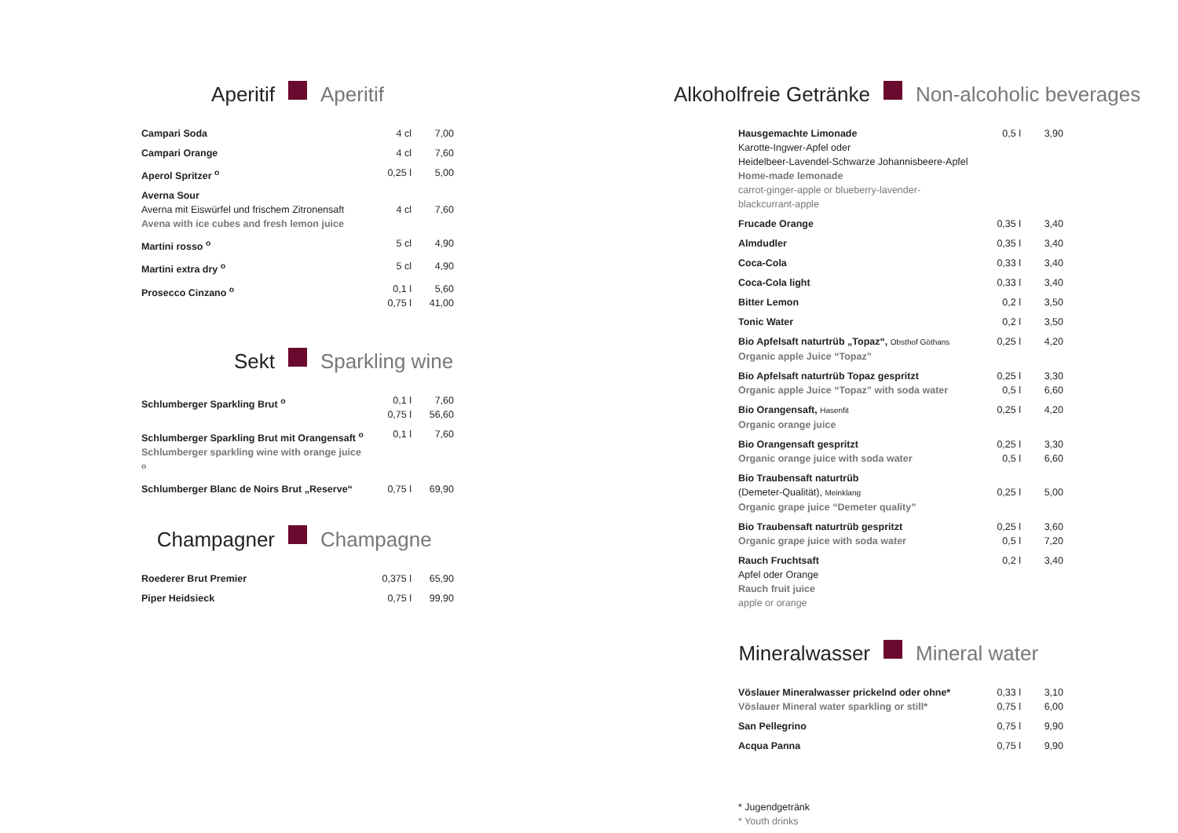Aperitif Aperitif
| Campari Soda | 4 cl | 7,00 |
| Campari Orange | 4 cl | 7,60 |
| Aperol Spritzer <sup>o</sup> | 0,25 l | 5,00 |
| Averna Sour Averna mit Eiswürfel und frischem Zitronensaft Avena with ice cubes and fresh lemon juice | 4 cl | 7,60 |
| Martini rosso <sup>o</sup> | 5 cl | 4,90 |
| Martini extra dry <sup>o</sup> | 5 cl | 4,90 |
| Prosecco Cinzano <sup>o</sup> | 0,1 l 0,75 l | 5,60 41,00 |
Sekt Sparkling wine
| Schlumberger Sparkling Brut <sup>o</sup> | 0,1 l 0,75 l | 7,60 56,60 |
| Schlumberger Sparkling Brut mit Orangensaft <sup>o</sup> Schlumberger sparkling wine with orange juice <sup>o</sup> | 0,1 l | 7,60 |
| Schlumberger Blanc de Noirs Brut „Reserve“ | 0,75 l | 69,90 |
Champagner Champagne
| Roederer Brut Premier | 0,375 l | 65,90 |
| Piper Heidsieck | 0,75 l | 99,90 |
Alkoholfreie Getränke Non-alcoholic beverages
| Hausgemachte Limonade Karotte-Ingwer-Apfel oder Heidelbeer-Lavendel-Schwarze Johannisbeere-Apfel Home-made lemonade carrot-ginger-apple or blueberry-lavender-blackcurrant-apple | 0,5 l | 3,90 |
| Frucade Orange | 0,35 l | 3,40 |
| Almdudler | 0,35 l | 3,40 |
| Coca-Cola | 0,33 l | 3,40 |
| Coca-Cola light | 0,33 l | 3,40 |
| Bitter Lemon | 0,2 l | 3,50 |
| Tonic Water | 0,2 l | 3,50 |
| Bio Apfelsaft naturtrüb „Topaz“, Obsthof Göthans Organic apple Juice “Topaz” | 0,25 l | 4,20 |
| Bio Apfelsaft naturtrüb Topaz gespritzt Organic apple Juice “Topaz” with soda water | 0,25 l 0,5 l | 3,30 6,60 |
| Bio Orangensaft, Hasenfit Organic orange juice | 0,25 l | 4,20 |
| Bio Orangensaft gespritzt Organic orange juice with soda water | 0,25 l 0,5 l | 3,30 6,60 |
| Bio Traubensaft naturtrüb (Demeter-Qualität), Meinklang Organic grape juice “Demeter quality” | 0,25 l | 5,00 |
| Bio Traubensaft naturtrüb gespritzt Organic grape juice with soda water | 0,25 l 0,5 l | 3,60 7,20 |
| Rauch Fruchtsaft Apfel oder Orange Rauch fruit juice apple or orange | 0,2 l | 3,40 |
Mineralwasser Mineral water
| Vöslauer Mineralwasser prickelnd oder ohne* Vöslauer Mineral water sparkling or still* | 0,33 l 0,75 l | 3,10 6,00 |
| San Pellegrino | 0,75 l | 9,90 |
| Acqua Panna | 0,75 l | 9,90 |
* Jugendgetränk
* Youth drinks